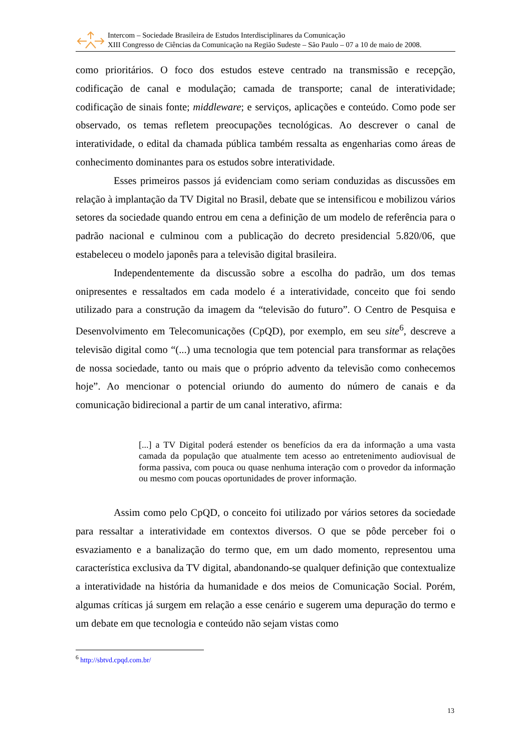Intercom – Sociedade Brasileira de Estudos Interdisciplinares da Comunicação
XIII Congresso de Ciências da Comunicação na Região Sudeste – São Paulo – 07 a 10 de maio de 2008.
como prioritários. O foco dos estudos esteve centrado na transmissão e recepção, codificação de canal e modulação; camada de transporte; canal de interatividade; codificação de sinais fonte; middleware; e serviços, aplicações e conteúdo. Como pode ser observado, os temas refletem preocupações tecnológicas. Ao descrever o canal de interatividade, o edital da chamada pública também ressalta as engenharias como áreas de conhecimento dominantes para os estudos sobre interatividade.
Esses primeiros passos já evidenciam como seriam conduzidas as discussões em relação à implantação da TV Digital no Brasil, debate que se intensificou e mobilizou vários setores da sociedade quando entrou em cena a definição de um modelo de referência para o padrão nacional e culminou com a publicação do decreto presidencial 5.820/06, que estabeleceu o modelo japonês para a televisão digital brasileira.
Independentemente da discussão sobre a escolha do padrão, um dos temas onipresentes e ressaltados em cada modelo é a interatividade, conceito que foi sendo utilizado para a construção da imagem da “televisão do futuro”. O Centro de Pesquisa e Desenvolvimento em Telecomunicações (CpQD), por exemplo, em seu site<sup>6</sup>, descreve a televisão digital como “(...) uma tecnologia que tem potencial para transformar as relações de nossa sociedade, tanto ou mais que o próprio advento da televisão como conhecemos hoje”. Ao mencionar o potencial oriundo do aumento do número de canais e da comunicação bidirecional a partir de um canal interativo, afirma:
[...] a TV Digital poderá estender os benefícios da era da informação a uma vasta camada da população que atualmente tem acesso ao entretenimento audiovisual de forma passiva, com pouca ou quase nenhuma interação com o provedor da informação ou mesmo com poucas oportunidades de prover informação.
Assim como pelo CpQD, o conceito foi utilizado por vários setores da sociedade para ressaltar a interatividade em contextos diversos. O que se pôde perceber foi o esvaziamento e a banalização do termo que, em um dado momento, representou uma característica exclusiva da TV digital, abandonando-se qualquer definição que contextualize a interatividade na história da humanidade e dos meios de Comunicação Social. Porém, algumas críticas já surgem em relação a esse cenário e sugerem uma depuração do termo e um debate em que tecnologia e conteúdo não sejam vistas como
<sup>6</sup> http://sbtvd.cpqd.com.br/
13